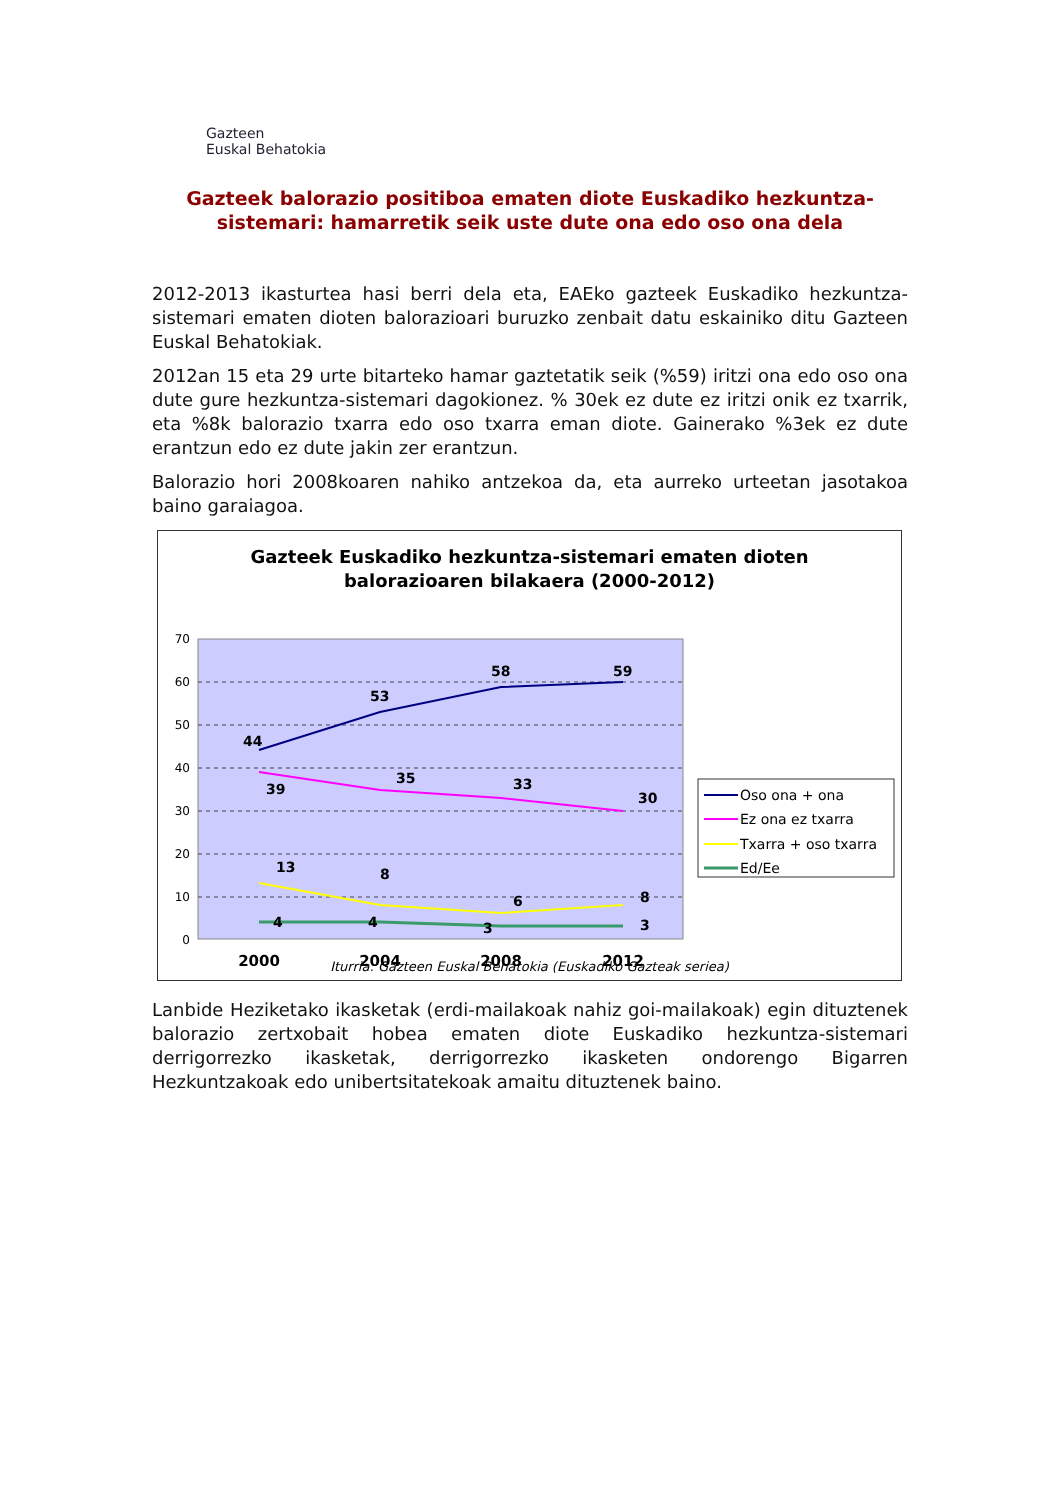Gazteen
Euskal Behatokia
Gazteek balorazio positiboa ematen diote Euskadiko hezkuntza-sistemari: hamarretik seik uste dute ona edo oso ona dela
2012-2013 ikasturtea hasi berri dela eta, EAEko gazteek Euskadiko hezkuntza-sistemari ematen dioten balorazioari buruzko zenbait datu eskainiko ditu Gazteen Euskal Behatokiak.
2012an 15 eta 29 urte bitarteko hamar gaztetatik seik (%59) iritzi ona edo oso ona dute gure hezkuntza-sistemari dagokionez. % 30ek ez dute ez iritzi onik ez txarrik, eta %8k balorazio txarra edo oso txarra eman diote. Gainerako %3ek ez dute erantzun edo ez dute jakin zer erantzun.
Balorazio hori 2008koaren nahiko antzekoa da, eta aurreko urteetan jasotakoa baino garaiagoa.
Gazteek Euskadiko hezkuntza-sistemari ematen dioten
balorazioaren bilakaera (2000-2012)
70
60
50
40
30
20
10
0
44
53
58
59
39
35
33
30
13
8
6
8
4
4
3
3
2000
2004
2008
2012
Oso ona + ona
Ez ona ez txarra
Txarra + oso txarra
Ed/Ee
Iturria: Gazteen Euskal Behatokia (Euskadiko Gazteak seriea)
Lanbide Heziketako ikasketak (erdi-mailakoak nahiz goi-mailakoak) egin dituztenek balorazio zertxobait hobea ematen diote Euskadiko hezkuntza-sistemari derrigorrezko ikasketak, derrigorrezko ikasketen ondorengo Bigarren Hezkuntzakoak edo unibertsitatekoak amaitu dituztenek baino.